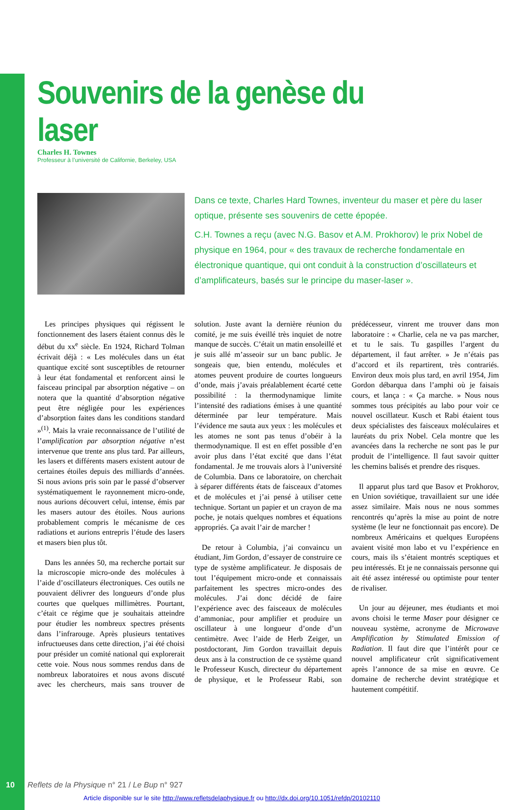Souvenirs de la genèse du laser
Charles H. Townes
Professeur à l’université de Californie, Berkeley, USA
Dans ce texte, Charles Hard Townes, inventeur du maser et père du laser optique, présente ses souvenirs de cette épopée.
C.H. Townes a reçu (avec N.G. Basov et A.M. Prokhorov) le prix Nobel de physique en 1964, pour « des travaux de recherche fondamentale en électronique quantique, qui ont conduit à la construction d’oscillateurs et d’amplificateurs, basés sur le principe du maser-laser ».
Les principes physiques qui régissent le fonctionnement des lasers étaient connus dès le début du xx<sup>e</sup> siècle. En 1924, Richard Tolman écrivait déjà : « Les molécules dans un état quantique excité sont susceptibles de retourner à leur état fondamental et renforcent ainsi le faisceau principal par absorption négative – on notera que la quantité d’absorption négative peut être négligée pour les expériences d’absorption faites dans les conditions standard »<sup>(1)</sup>. Mais la vraie reconnaissance de l’utilité de l’amplification par absorption négative n’est intervenue que trente ans plus tard. Par ailleurs, les lasers et différents masers existent autour de certaines étoiles depuis des milliards d’années. Si nous avions pris soin par le passé d’observer systématiquement le rayonnement micro-onde, nous aurions découvert celui, intense, émis par les masers autour des étoiles. Nous aurions probablement compris le mécanisme de ces radiations et aurions entrepris l’étude des lasers et masers bien plus tôt.
Dans les années 50, ma recherche portait sur la microscopie micro-onde des molécules à l’aide d’oscillateurs électroniques. Ces outils ne pouvaient délivrer des longueurs d’onde plus courtes que quelques millimètres. Pourtant, c’était ce régime que je souhaitais atteindre pour étudier les nombreux spectres présents dans l’infrarouge. Après plusieurs tentatives infructueuses dans cette direction, j’ai été choisi pour présider un comité national qui explorerait cette voie. Nous nous sommes rendus dans de nombreux laboratoires et nous avons discuté avec les chercheurs, mais sans trouver de solution. Juste avant la dernière réunion du comité, je me suis éveillé très inquiet de notre manque de succès. C’était un matin ensoleillé et je suis allé m’asseoir sur un banc public. Je songeais que, bien entendu, molécules et atomes peuvent produire de courtes longueurs d’onde, mais j’avais préalablement écarté cette possibilité : la thermodynamique limite l’intensité des radiations émises à une quantité déterminée par leur température. Mais l’évidence me sauta aux yeux : les molécules et les atomes ne sont pas tenus d’obéir à la thermodynamique. Il est en effet possible d’en avoir plus dans l’état excité que dans l’état fondamental. Je me trouvais alors à l’université de Columbia. Dans ce laboratoire, on cherchait à séparer différents états de faisceaux d’atomes et de molécules et j’ai pensé à utiliser cette technique. Sortant un papier et un crayon de ma poche, je notais quelques nombres et équations appropriés. Ça avait l’air de marcher !
De retour à Columbia, j’ai convaincu un étudiant, Jim Gordon, d’essayer de construire ce type de système amplificateur. Je disposais de tout l’équipement micro-onde et connaissais parfaitement les spectres micro-ondes des molécules. J’ai donc décidé de faire l’expérience avec des faisceaux de molécules d’ammoniac, pour amplifier et produire un oscillateur à une longueur d’onde d’un centimètre. Avec l’aide de Herb Zeiger, un postdoctorant, Jim Gordon travaillait depuis deux ans à la construction de ce système quand le Professeur Kusch, directeur du département de physique, et le Professeur Rabi, son prédécesseur, vinrent me trouver dans mon laboratoire : « Charlie, cela ne va pas marcher, et tu le sais. Tu gaspilles l’argent du département, il faut arrêter. » Je n’étais pas d’accord et ils repartirent, très contrariés. Environ deux mois plus tard, en avril 1954, Jim Gordon débarqua dans l’amphi où je faisais cours, et lança : « Ça marche. » Nous nous sommes tous précipités au labo pour voir ce nouvel oscillateur. Kusch et Rabi étaient tous deux spécialistes des faisceaux moléculaires et lauréats du prix Nobel. Cela montre que les avancées dans la recherche ne sont pas le pur produit de l’intelligence. Il faut savoir quitter les chemins balisés et prendre des risques.
Il apparut plus tard que Basov et Prokhorov, en Union soviétique, travaillaient sur une idée assez similaire. Mais nous ne nous sommes rencontrés qu’après la mise au point de notre système (le leur ne fonctionnait pas encore). De nombreux Américains et quelques Européens avaient visité mon labo et vu l’expérience en cours, mais ils s’étaient montrés sceptiques et peu intéressés. Et je ne connaissais personne qui ait été assez intéressé ou optimiste pour tenter de rivaliser.
Un jour au déjeuner, mes étudiants et moi avons choisi le terme Maser pour désigner ce nouveau système, acronyme de Microwave Amplification by Stimulated Emission of Radiation. Il faut dire que l’intérêt pour ce nouvel amplificateur crût significativement après l’annonce de sa mise en œuvre. Ce domaine de recherche devint stratégique et hautement compétitif.
10 Reflets de la Physique n° 21 / Le Bup n° 927
Article disponible sur le site http://www.refletsdelaphysique.fr ou http://dx.doi.org/10.1051/refdp/20102110